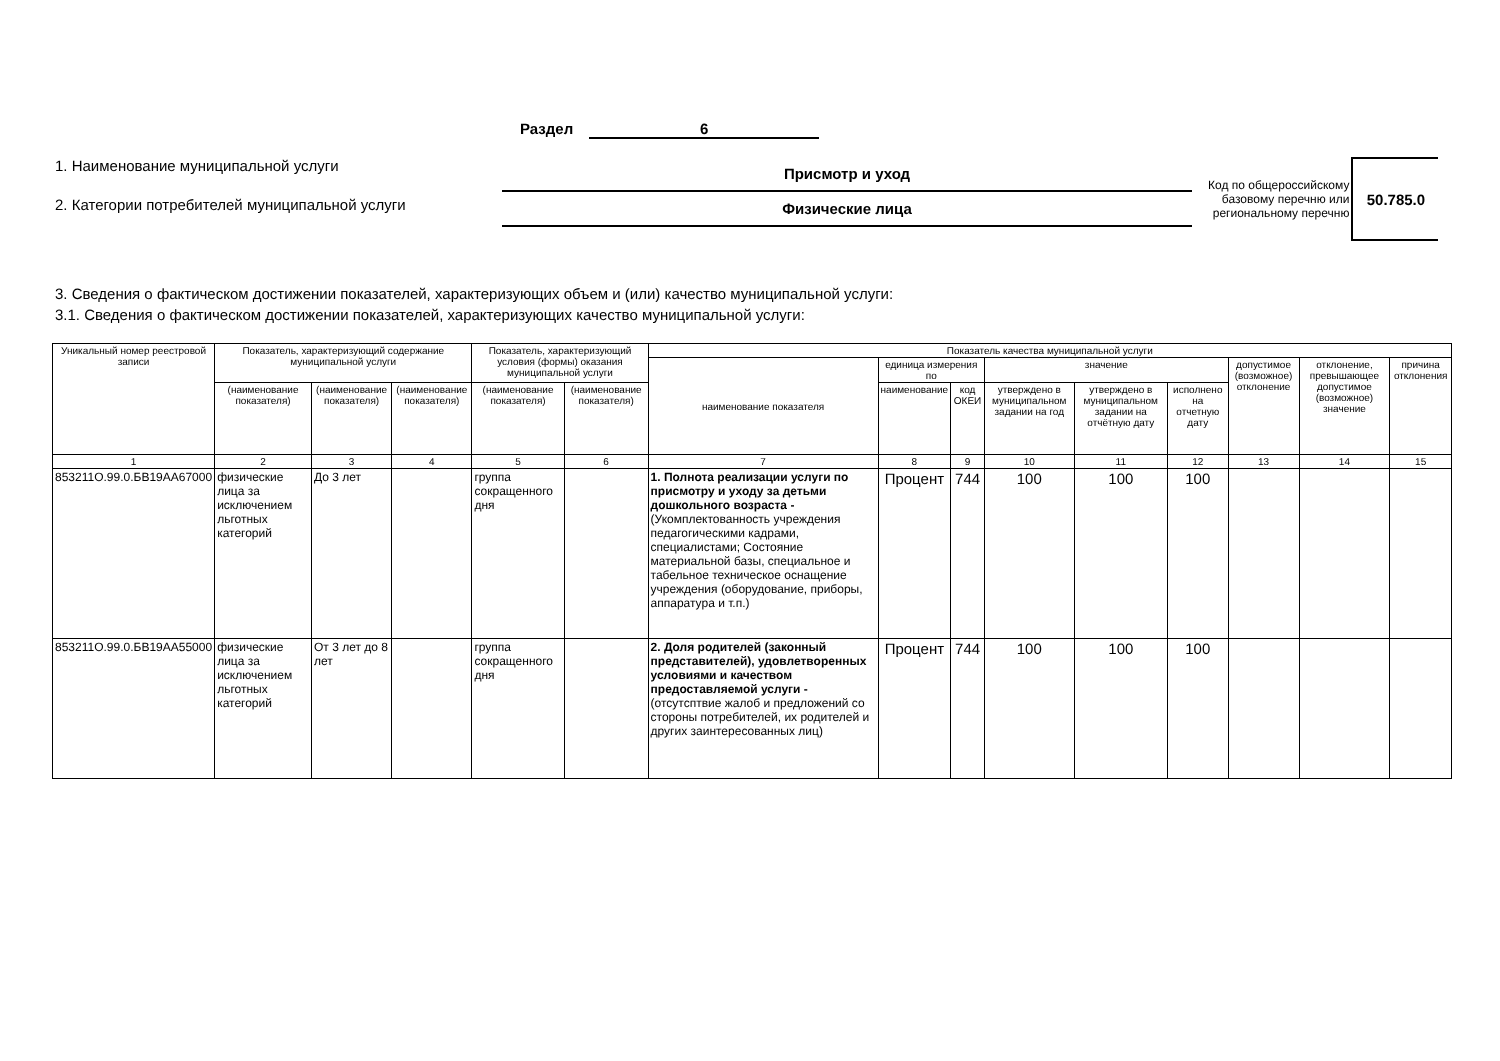Раздел 6
1. Наименование муниципальной услуги
2. Категории потребителей муниципальной услуги
Присмотр и уход
Физические лица
Код по общероссийскому
базовому перечню или
региональному перечню
50.785.0
3. Сведения о фактическом достижении показателей, характеризующих объем и (или) качество муниципальной услуги:
3.1. Сведения о фактическом достижении показателей, характеризующих качество муниципальной услуги:
| Уникальный номер реестровой записи | Показатель, характеризующий содержание муниципальной услуги | | | Показатель, характеризующий условия (формы) оказания муниципальной услуги | | Показатель качества муниципальной услуги | | | | | | | | |
| --- | --- | --- | --- | --- | --- | --- | --- | --- | --- | --- | --- | --- | --- | --- |
| | | | | | | наименование показателя | единица измерения по | | значение | | | допустимое (возможное) отклонение | отклонение, превышающее допустимое (возможное) значение | причина отклонения |
| | (наименование показателя) | (наименование показателя) | (наименование показателя) | (наименование показателя) | (наименование показателя) | | наименование | код ОКЕИ | утверждено в муниципальном задании на год | утверждено в муниципальном задании на отчётную дату | исполнено на отчетную дату | | | |
| 1 | 2 | 3 | 4 | 5 | 6 | 7 | 8 | 9 | 10 | 11 | 12 | 13 | 14 | 15 |
| 853211О.99.0.БВ19АА67000 | физические лица за исключением льготных категорий | До 3 лет | | группа сокращенного дня | | 1. Полнота реализации услуги по присмотру и уходу за детьми дошкольного возраста - (Укомплектованность учреждения педагогическими кадрами, специалистами; Состояние материальной базы, специальное и табельное техническое оснащение учреждения (оборудование, приборы, аппаратура и т.п.) | Процент | 744 | 100 | 100 | 100 | | | |
| 853211О.99.0.БВ19АА55000 | физические лица за исключением льготных категорий | От 3 лет до 8 лет | | группа сокращенного дня | | 2. Доля родителей (законный представителей), удовлетворенных условиями и качеством предоставляемой услуги - (отсутсптвие жалоб и предложений со стороны потребителей, их родителей и других заинтересованных лиц) | Процент | 744 | 100 | 100 | 100 | | | |